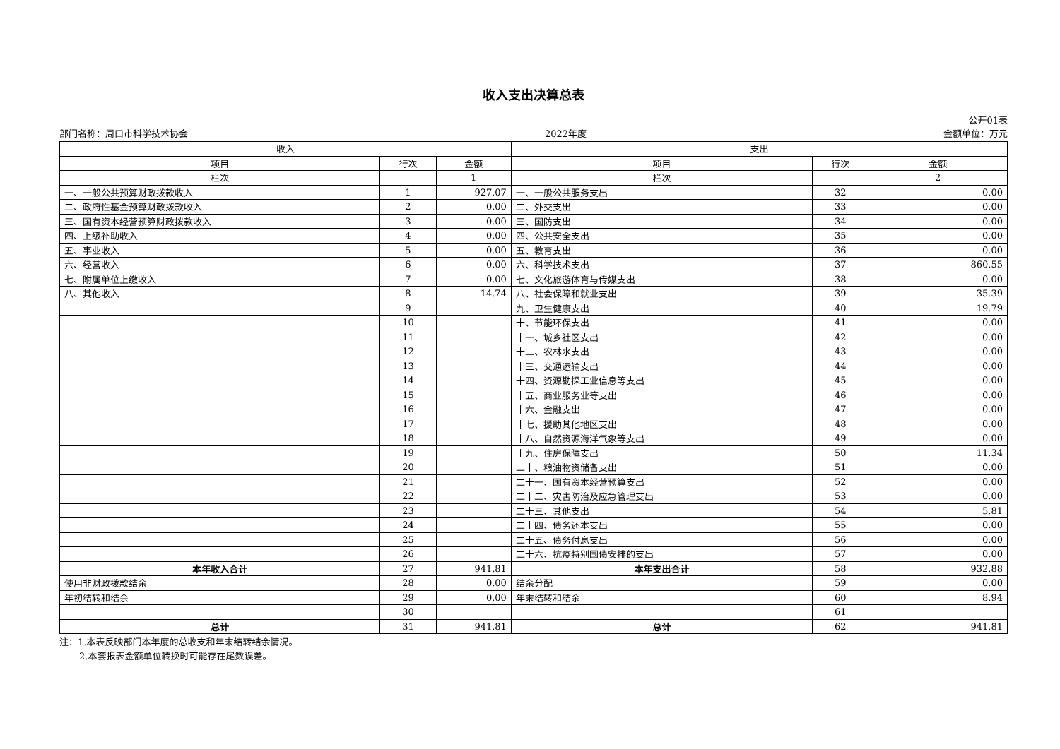收入支出决算总表
公开01表
部门名称：周口市科学技术协会 2022年度 金额单位：万元
| 收入 | | | 支出 | | |
| --- | --- | --- | --- | --- | --- |
| 项目 | 行次 | 金额 | 项目 | 行次 | 金额 |
| 栏次 | | 1 | 栏次 | | 2 |
| 一、一般公共预算财政拨款收入 | 1 | 927.07 | 一、一般公共服务支出 | 32 | 0.00 |
| 二、政府性基金预算财政拨款收入 | 2 | 0.00 | 二、外交支出 | 33 | 0.00 |
| 三、国有资本经营预算财政拨款收入 | 3 | 0.00 | 三、国防支出 | 34 | 0.00 |
| 四、上级补助收入 | 4 | 0.00 | 四、公共安全支出 | 35 | 0.00 |
| 五、事业收入 | 5 | 0.00 | 五、教育支出 | 36 | 0.00 |
| 六、经营收入 | 6 | 0.00 | 六、科学技术支出 | 37 | 860.55 |
| 七、附属单位上缴收入 | 7 | 0.00 | 七、文化旅游体育与传媒支出 | 38 | 0.00 |
| 八、其他收入 | 8 | 14.74 | 八、社会保障和就业支出 | 39 | 35.39 |
| | 9 | | 九、卫生健康支出 | 40 | 19.79 |
| | 10 | | 十、节能环保支出 | 41 | 0.00 |
| | 11 | | 十一、城乡社区支出 | 42 | 0.00 |
| | 12 | | 十二、农林水支出 | 43 | 0.00 |
| | 13 | | 十三、交通运输支出 | 44 | 0.00 |
| | 14 | | 十四、资源勘探工业信息等支出 | 45 | 0.00 |
| | 15 | | 十五、商业服务业等支出 | 46 | 0.00 |
| | 16 | | 十六、金融支出 | 47 | 0.00 |
| | 17 | | 十七、援助其他地区支出 | 48 | 0.00 |
| | 18 | | 十八、自然资源海洋气象等支出 | 49 | 0.00 |
| | 19 | | 十九、住房保障支出 | 50 | 11.34 |
| | 20 | | 二十、粮油物资储备支出 | 51 | 0.00 |
| | 21 | | 二十一、国有资本经营预算支出 | 52 | 0.00 |
| | 22 | | 二十二、灾害防治及应急管理支出 | 53 | 0.00 |
| | 23 | | 二十三、其他支出 | 54 | 5.81 |
| | 24 | | 二十四、债务还本支出 | 55 | 0.00 |
| | 25 | | 二十五、债务付息支出 | 56 | 0.00 |
| | 26 | | 二十六、抗疫特别国债安排的支出 | 57 | 0.00 |
| 本年收入合计 | 27 | 941.81 | 本年支出合计 | 58 | 932.88 |
| 使用非财政拨款结余 | 28 | 0.00 | 结余分配 | 59 | 0.00 |
| 年初结转和结余 | 29 | 0.00 | 年末结转和结余 | 60 | 8.94 |
| | 30 | | | 61 | |
| 总计 | 31 | 941.81 | 总计 | 62 | 941.81 |
注：1.本表反映部门本年度的总收支和年末结转结余情况。
2.本套报表金额单位转换时可能存在尾数误差。